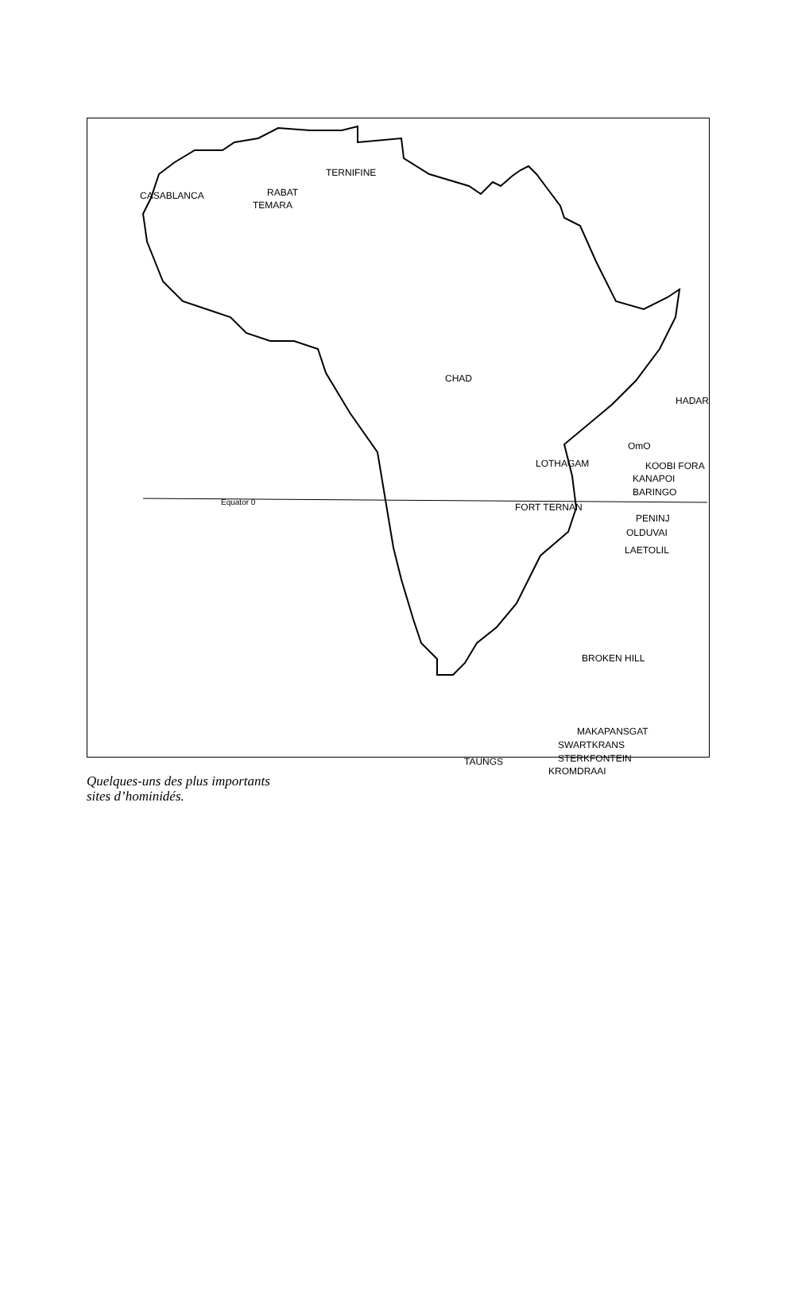CASABLANCA RABAT
TEMARA
TERNIFINE
CHAD
HADAR
OmO
LOTHAGAM KOOBI FORA
KANAPOI
BARINGO
Equator 0 FORT TERNAN
PENINJ
OLDUVAI
LAETOLIL
BROKEN HILL
MAKAPANSGAT
SWARTKRANS
STERKFONTEIN
TAUNGS
KROMDRAAI
Quelques-uns des plus importants
sites d’hominidés.